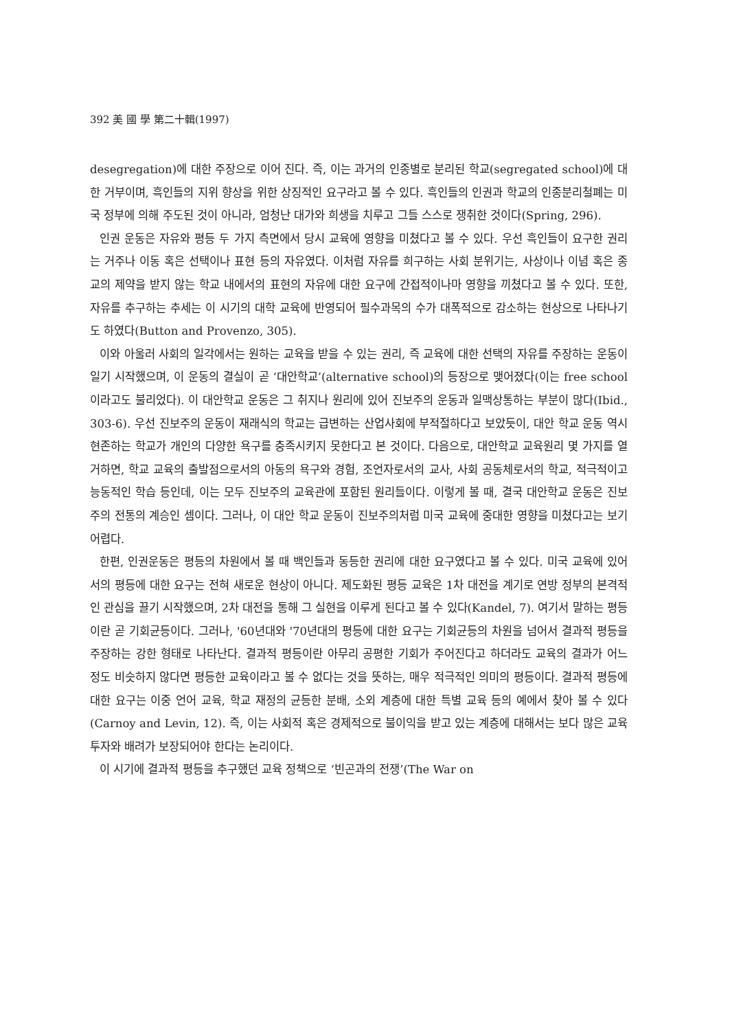392 美 國 學 第二十輯(1997)
desegregation)에 대한 주장으로 이어 진다. 즉, 이는 과거의 인종별로 분리된 학교(segregated school)에 대한 거부이며, 흑인들의 지위 향상을 위한 상징적인 요구라고 볼 수 있다. 흑인들의 인권과 학교의 인종분리철폐는 미국 정부에 의해 주도된 것이 아니라, 엄청난 대가와 희생을 치루고 그들 스스로 쟁취한 것이다(Spring, 296).
인권 운동은 자유와 평등 두 가지 측면에서 당시 교육에 영향을 미쳤다고 볼 수 있다. 우선 흑인들이 요구한 권리는 거주나 이동 혹은 선택이나 표현 등의 자유였다. 이처럼 자유를 희구하는 사회 분위기는, 사상이나 이념 혹은 종교의 제약을 받지 않는 학교 내에서의 표현의 자유에 대한 요구에 간접적이나마 영향을 끼쳤다고 볼 수 있다. 또한, 자유를 추구하는 추세는 이 시기의 대학 교육에 반영되어 필수과목의 수가 대폭적으로 감소하는 현상으로 나타나기도 하였다(Button and Provenzo, 305).
이와 아울러 사회의 일각에서는 원하는 교육을 받을 수 있는 권리, 즉 교육에 대한 선택의 자유를 주장하는 운동이 일기 시작했으며, 이 운동의 결실이 곧 ‘대안학교’(alternative school)의 등장으로 맺어졌다(이는 free school 이라고도 불리었다). 이 대안학교 운동은 그 취지나 원리에 있어 진보주의 운동과 일맥상통하는 부분이 많다(Ibid., 303-6). 우선 진보주의 운동이 재래식의 학교는 급변하는 산업사회에 부적절하다고 보았듯이, 대안 학교 운동 역시 현존하는 학교가 개인의 다양한 욕구를 충족시키지 못한다고 본 것이다. 다음으로, 대안학교 교육원리 몇 가지를 열거하면, 학교 교육의 출발점으로서의 아동의 욕구와 경험, 조언자로서의 교사, 사회 공동체로서의 학교, 적극적이고 능동적인 학습 등인데, 이는 모두 진보주의 교육관에 포함된 원리들이다. 이렇게 볼 때, 결국 대안학교 운동은 진보주의 전통의 계승인 셈이다. 그러나, 이 대안 학교 운동이 진보주의처럼 미국 교육에 중대한 영향을 미쳤다고는 보기 어렵다.
한편, 인권운동은 평등의 차원에서 볼 때 백인들과 동등한 권리에 대한 요구였다고 볼 수 있다. 미국 교육에 있어서의 평등에 대한 요구는 전혀 새로운 현상이 아니다. 제도화된 평등 교육은 1차 대전을 계기로 연방 정부의 본격적인 관심을 끌기 시작했으며, 2차 대전을 통해 그 실현을 이루게 된다고 볼 수 있다(Kandel, 7). 여기서 말하는 평등이란 곧 기회균등이다. 그러나, '60년대와 '70년대의 평등에 대한 요구는 기회균등의 차원을 넘어서 결과적 평등을 주장하는 강한 형태로 나타난다. 결과적 평등이란 아무리 공평한 기회가 주어진다고 하더라도 교육의 결과가 어느 정도 비슷하지 않다면 평등한 교육이라고 볼 수 없다는 것을 뜻하는, 매우 적극적인 의미의 평등이다. 결과적 평등에 대한 요구는 이중 언어 교육, 학교 재정의 균등한 분배, 소외 계층에 대한 특별 교육 등의 예에서 찾아 볼 수 있다(Carnoy and Levin, 12). 즉, 이는 사회적 혹은 경제적으로 불이익을 받고 있는 계층에 대해서는 보다 많은 교육 투자와 배려가 보장되어야 한다는 논리이다.
이 시기에 결과적 평등을 추구했던 교육 정책으로 ‘빈곤과의 전쟁’(The War on